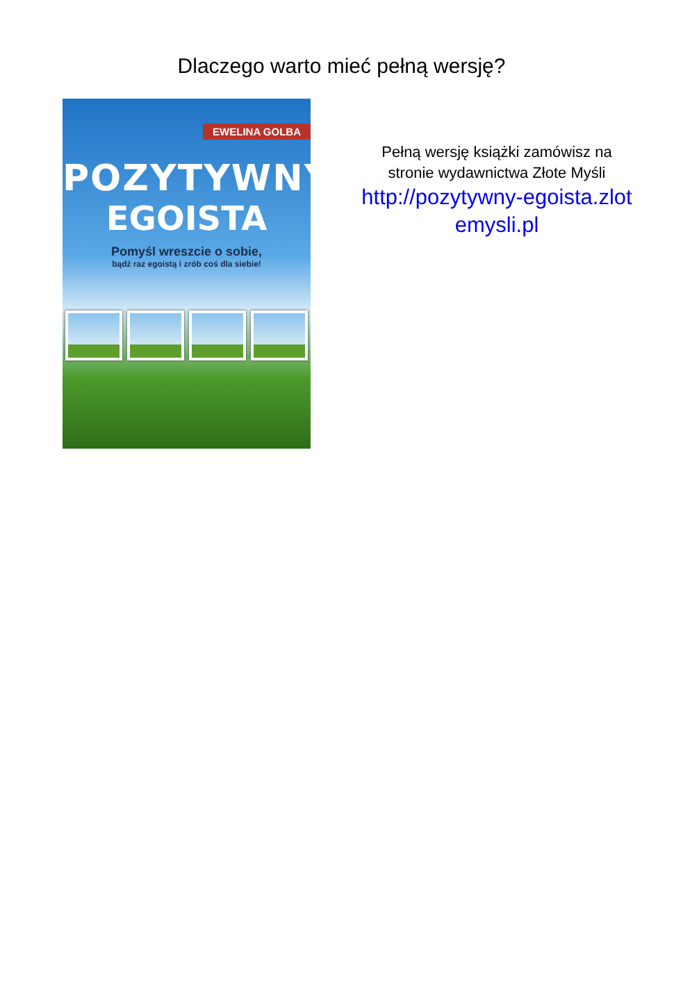Dlaczego warto mieć pełną wersję?
EWELINA GOLBA
POZYTYWNY
EGOISTA
Pomyśl wreszcie o sobie,
bądź raz egoistą i zrób coś dla siebie!
Pełną wersję książki zamówisz na
stronie wydawnictwa Złote Myśli
http://pozytywny-egoista.zlot
emysli.pl